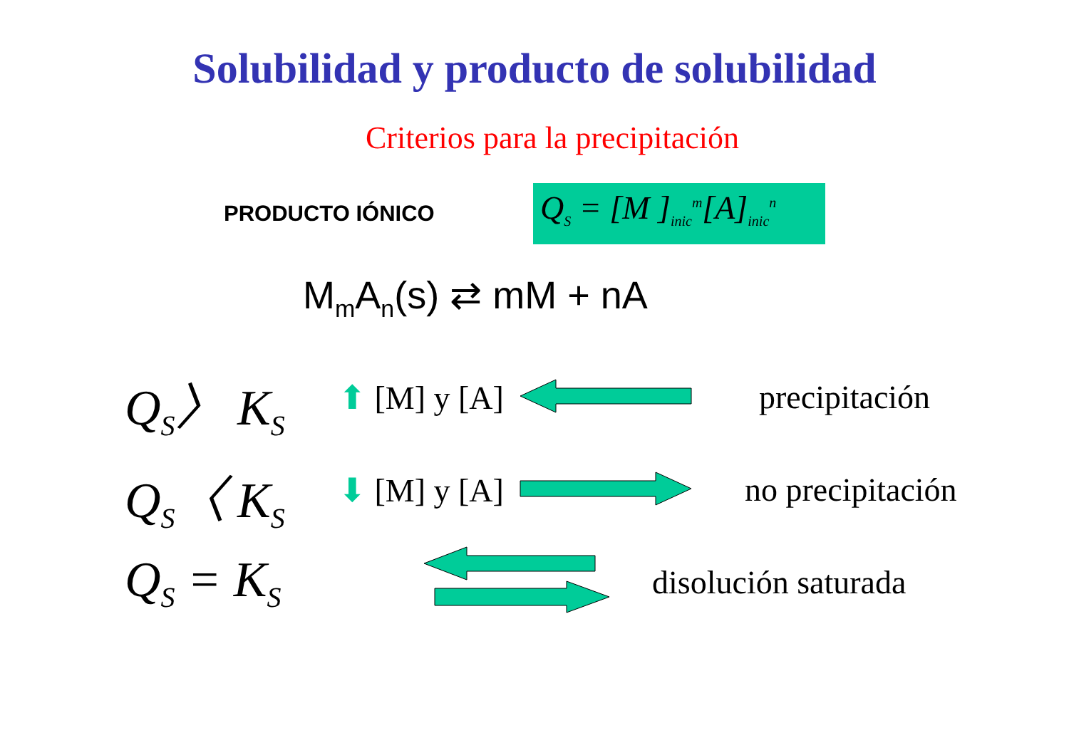Solubilidad y producto de solubilidad
Criterios para la precipitación
PRODUCTO IÓNICO
Q<sub>S</sub> = [M ]<sub>inic</sub><sup>m</sup>[A]<sub>inic</sub><sup>n</sup>
M<sub>m</sub>A<sub>n</sub>(s) ⇄ mM + nA
Q<sub>S</sub>〉 K<sub>S</sub>
⬆ [M] y [A]
precipitación
Q<sub>S</sub>〈 K<sub>S</sub>
⬇ [M] y [A]
no precipitación
Q<sub>S</sub> = K<sub>S</sub>
disolución saturada